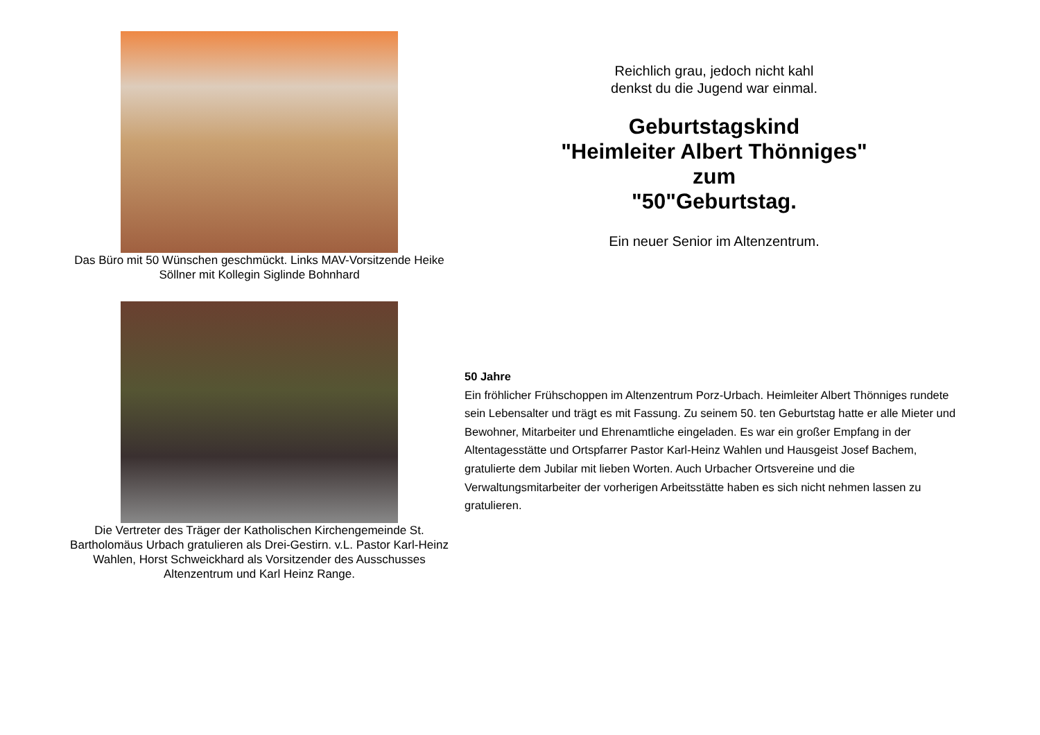Das Büro mit 50 Wünschen geschmückt. Links MAV-Vorsitzende Heike Söllner mit Kollegin Siglinde Bohnhard
Die Vertreter des Träger der Katholischen Kirchengemeinde St. Bartholomäus Urbach gratulieren als Drei-Gestirn. v.L. Pastor Karl-Heinz Wahlen, Horst Schweickhard als Vorsitzender des Ausschusses Altenzentrum und Karl Heinz Range.
Reichlich grau, jedoch nicht kahl
denkst du die Jugend war einmal.
Geburtstagskind
"Heimleiter Albert Thönniges"
zum
"50"Geburtstag.
Ein neuer Senior im Altenzentrum.
50 Jahre
Ein fröhlicher Frühschoppen im Altenzentrum Porz-Urbach. Heimleiter Albert Thönniges rundete sein Lebensalter und trägt es mit Fassung. Zu seinem 50. ten Geburtstag hatte er alle Mieter und Bewohner, Mitarbeiter und Ehrenamtliche eingeladen. Es war ein großer Empfang in der Altentagesstätte und Ortspfarrer Pastor Karl-Heinz Wahlen und Hausgeist Josef Bachem, gratulierte dem Jubilar mit lieben Worten. Auch Urbacher Ortsvereine und die Verwaltungsmitarbeiter der vorherigen Arbeitsstätte haben es sich nicht nehmen lassen zu gratulieren.